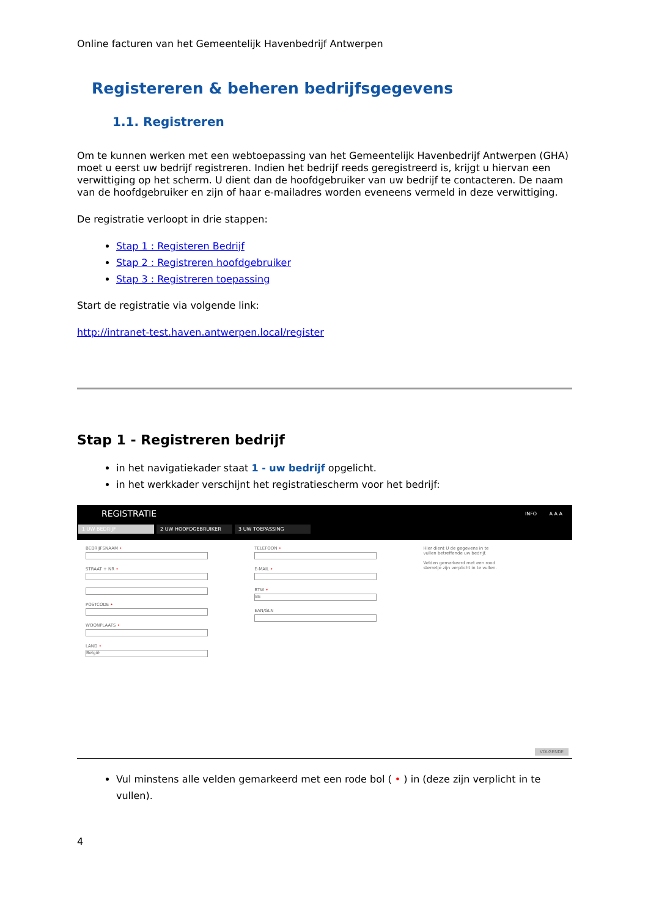Online facturen van het Gemeentelijk Havenbedrijf Antwerpen
Registereren & beheren bedrijfsgegevens
1.1. Registreren
Om te kunnen werken met een webtoepassing van het Gemeentelijk Havenbedrijf Antwerpen (GHA) moet u eerst uw bedrijf registreren. Indien het bedrijf reeds geregistreerd is, krijgt u hiervan een verwittiging op het scherm. U dient dan de hoofdgebruiker van uw bedrijf te contacteren. De naam van de hoofdgebruiker en zijn of haar e-mailadres worden eveneens vermeld in deze verwittiging.
De registratie verloopt in drie stappen:
Stap 1 : Registeren Bedrijf
Stap 2 : Registreren hoofdgebruiker
Stap 3 : Registreren toepassing
Start de registratie via volgende link:
http://intranet-test.haven.antwerpen.local/register
Stap 1 - Registreren bedrijf
in het navigatiekader staat 1 - uw bedrijf opgelicht.
in het werkkader verschijnt het registratiescherm voor het bedrijf:
REGISTRATIE INFO A A A
1 UW BEDRIJF 2 UW HOOFDGEBRUIKER 3 UW TOEPASSING
BEDRIJFSNAAM •
STRAAT + NR •
POSTCODE •
WOONPLAATS •
LAND •
België
TELEFOON •
E-MAIL •
BTW •
BE
EAN/GLN
Hier dient U de gegevens in te vullen betreffende uw bedrijf.
Velden gemarkeerd met een rood sterretje zijn verplicht in te vullen.
VOLGENDE
Vul minstens alle velden gemarkeerd met een rode bol ( • ) in (deze zijn verplicht in te vullen).
4